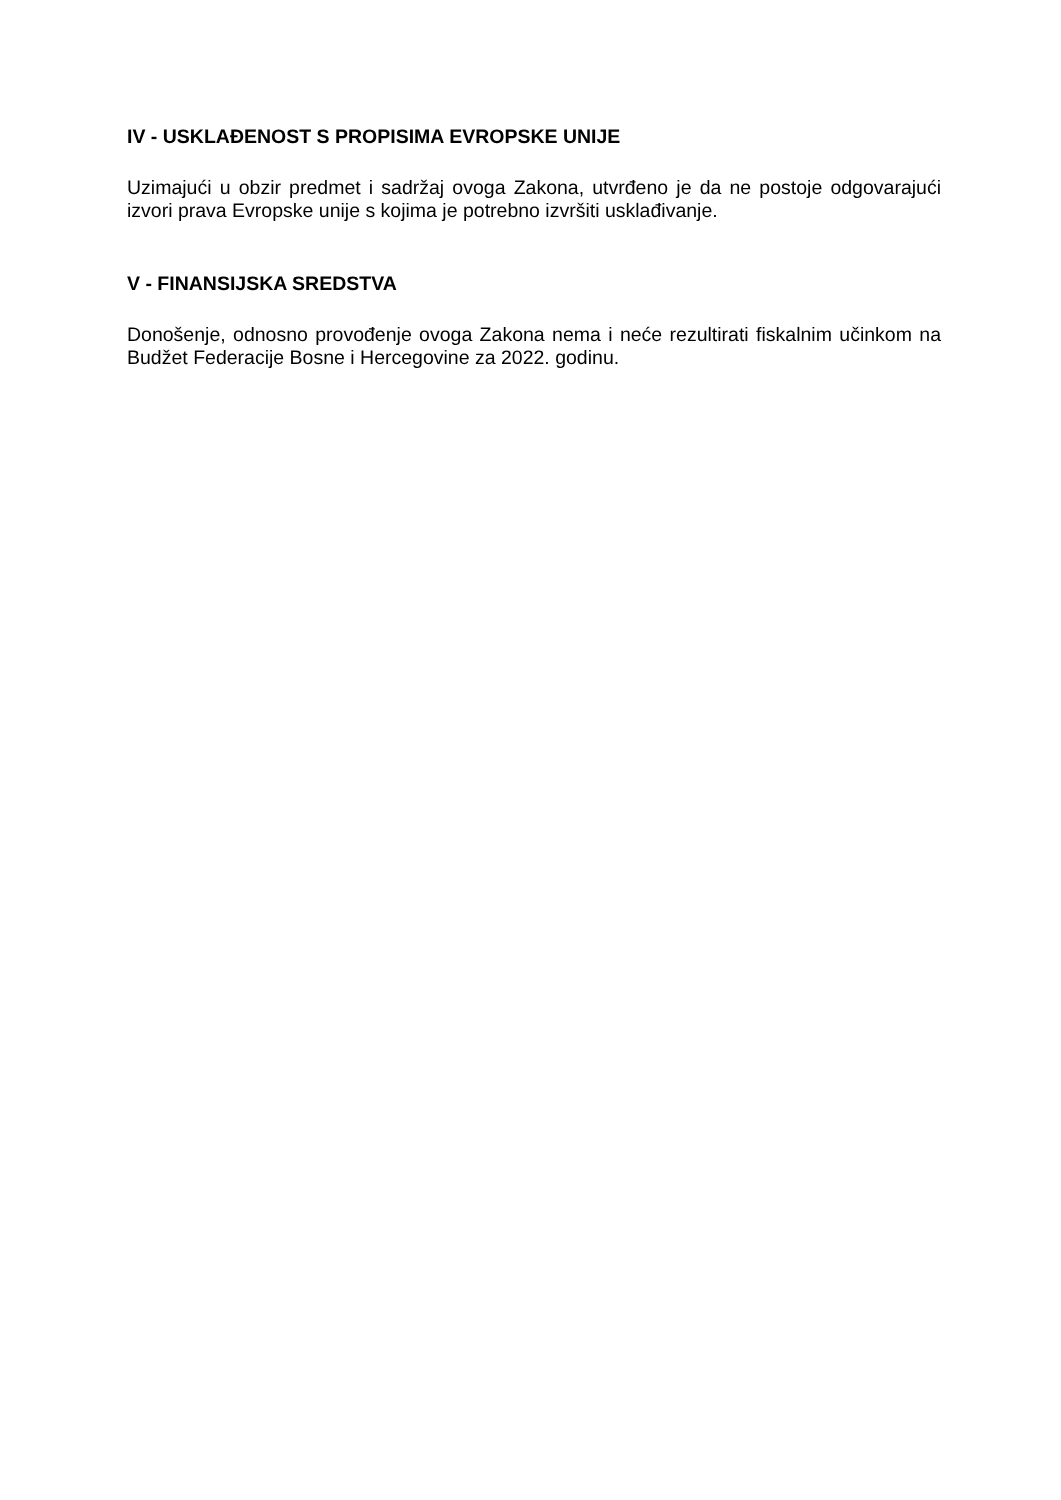IV - USKLAĐENOST S PROPISIMA EVROPSKE UNIJE
Uzimajući u obzir predmet i sadržaj ovoga Zakona, utvrđeno je da ne postoje odgovarajući izvori prava Evropske unije s kojima je potrebno izvršiti usklađivanje.
V - FINANSIJSKA SREDSTVA
Donošenje, odnosno provođenje ovoga Zakona nema i neće rezultirati fiskalnim učinkom na Budžet Federacije Bosne i Hercegovine za 2022. godinu.